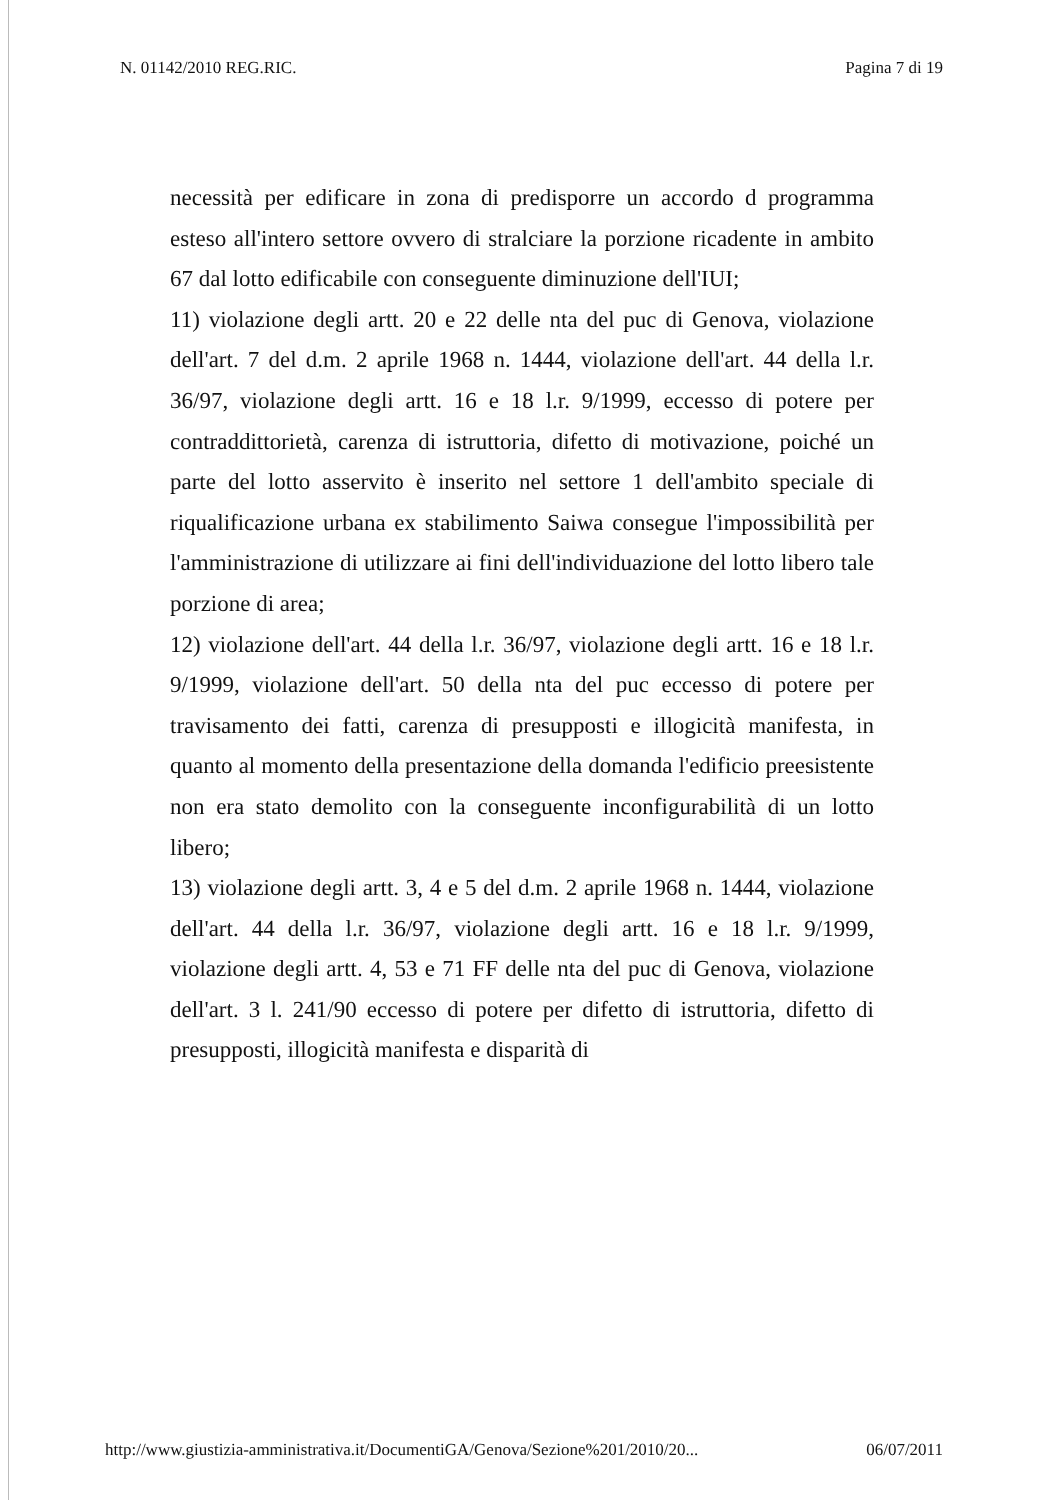N. 01142/2010 REG.RIC. Pagina 7 di 19
necessità per edificare in zona di predisporre un accordo d programma esteso all'intero settore ovvero di stralciare la porzione ricadente in ambito 67 dal lotto edificabile con conseguente diminuzione dell'IUI;
11) violazione degli artt. 20 e 22 delle nta del puc di Genova, violazione dell'art. 7 del d.m. 2 aprile 1968 n. 1444, violazione dell'art. 44 della l.r. 36/97, violazione degli artt. 16 e 18 l.r. 9/1999, eccesso di potere per contraddittorietà, carenza di istruttoria, difetto di motivazione, poiché un parte del lotto asservito è inserito nel settore 1 dell'ambito speciale di riqualificazione urbana ex stabilimento Saiwa consegue l'impossibilità per l'amministrazione di utilizzare ai fini dell'individuazione del lotto libero tale porzione di area;
12) violazione dell'art. 44 della l.r. 36/97, violazione degli artt. 16 e 18 l.r. 9/1999, violazione dell'art. 50 della nta del puc eccesso di potere per travisamento dei fatti, carenza di presupposti e illogicità manifesta, in quanto al momento della presentazione della domanda l'edificio preesistente non era stato demolito con la conseguente inconfigurabilità di un lotto libero;
13) violazione degli artt. 3, 4 e 5 del d.m. 2 aprile 1968 n. 1444, violazione dell'art. 44 della l.r. 36/97, violazione degli artt. 16 e 18 l.r. 9/1999, violazione degli artt. 4, 53 e 71 FF delle nta del puc di Genova, violazione dell'art. 3 l. 241/90 eccesso di potere per difetto di istruttoria, difetto di presupposti, illogicità manifesta e disparità di
http://www.giustizia-amministrativa.it/DocumentiGA/Genova/Sezione%201/2010/20... 06/07/2011